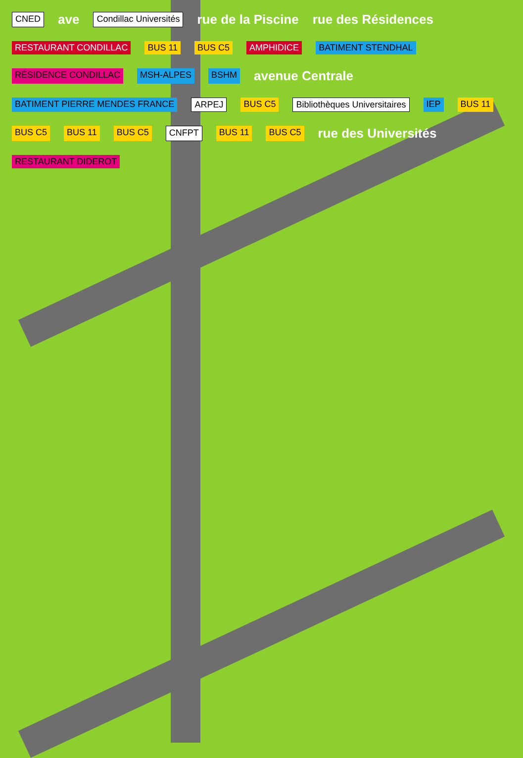CNED ave Condillac Universités rue de la Piscine rue des Résidences RESTAURANT CONDILLAC BUS 11 BUS C5 AMPHIDICE BATIMENT STENDHAL RÉSIDENCE CONDILLAC MSH-ALPES BSHM avenue Centrale BATIMENT PIERRE MENDES FRANCE ARPEJ BUS C5 Bibliothèques Universitaires IEP BUS 11 BUS C5 BUS 11 BUS C5 CNFPT BUS 11 BUS C5 rue des Universités RESTAURANT DIDEROT